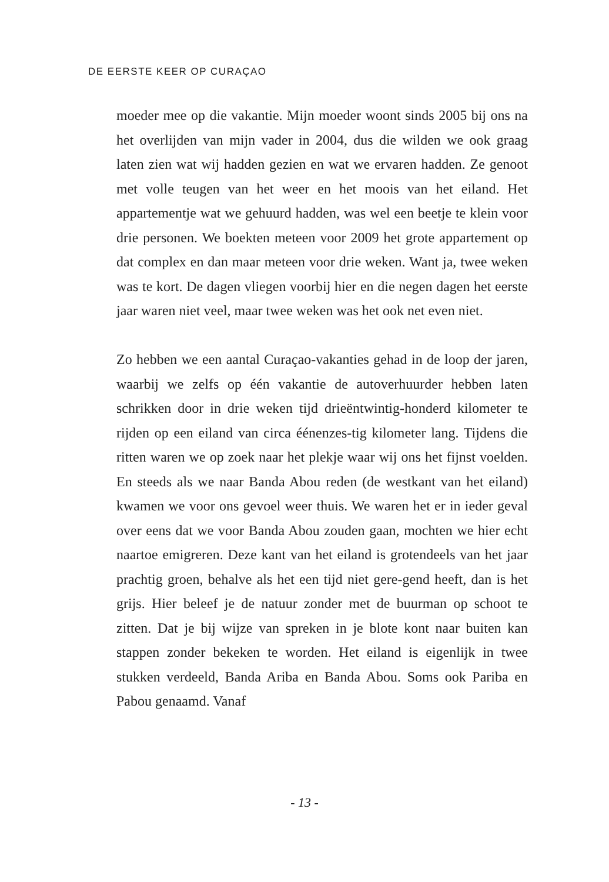DE EERSTE KEER OP CURAÇAO
moeder mee op die vakantie. Mijn moeder woont sinds 2005 bij ons na het overlijden van mijn vader in 2004, dus die wilden we ook graag laten zien wat wij hadden gezien en wat we ervaren hadden. Ze genoot met volle teugen van het weer en het moois van het eiland. Het appartementje wat we gehuurd hadden, was wel een beetje te klein voor drie personen. We boekten meteen voor 2009 het grote appartement op dat complex en dan maar meteen voor drie weken. Want ja, twee weken was te kort. De dagen vliegen voorbij hier en die negen dagen het eerste jaar waren niet veel, maar twee weken was het ook net even niet.
Zo hebben we een aantal Curaçao-vakanties gehad in de loop der jaren, waarbij we zelfs op één vakantie de autoverhuurder hebben laten schrikken door in drie weken tijd drieëntwintig-honderd kilometer te rijden op een eiland van circa éénenzes-tig kilometer lang. Tijdens die ritten waren we op zoek naar het plekje waar wij ons het fijnst voelden. En steeds als we naar Banda Abou reden (de westkant van het eiland) kwamen we voor ons gevoel weer thuis. We waren het er in ieder geval over eens dat we voor Banda Abou zouden gaan, mochten we hier echt naartoe emigreren. Deze kant van het eiland is grotendeels van het jaar prachtig groen, behalve als het een tijd niet gere-gend heeft, dan is het grijs. Hier beleef je de natuur zonder met de buurman op schoot te zitten. Dat je bij wijze van spreken in je blote kont naar buiten kan stappen zonder bekeken te worden. Het eiland is eigenlijk in twee stukken verdeeld, Banda Ariba en Banda Abou. Soms ook Pariba en Pabou genaamd. Vanaf
- 13 -